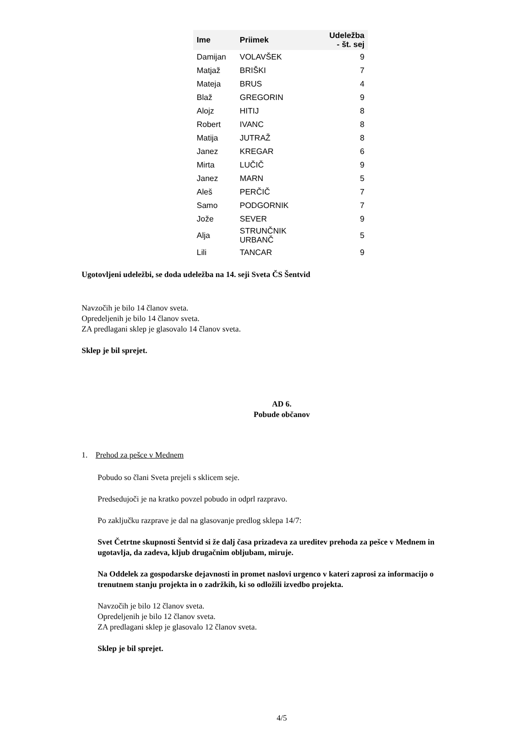| Ime | Priimek | Udeležba - št. sej |
| --- | --- | --- |
| Damijan | VOLAVŠEK | 9 |
| Matjaž | BRIŠKI | 7 |
| Mateja | BRUS | 4 |
| Blaž | GREGORIN | 9 |
| Alojz | HITIJ | 8 |
| Robert | IVANC | 8 |
| Matija | JUTRAŽ | 8 |
| Janez | KREGAR | 6 |
| Mirta | LUČIČ | 9 |
| Janez | MARN | 5 |
| Aleš | PERČIČ | 7 |
| Samo | PODGORNIK | 7 |
| Jože | SEVER | 9 |
| Alja | STRUNČNIK URBANČ | 5 |
| Lili | TANCAR | 9 |
Ugotovljeni udeležbi, se doda udeležba na 14. seji Sveta ČS Šentvid
Navzočih je bilo 14 članov sveta.
Opredeljenih je bilo 14 članov sveta.
ZA predlagani sklep je glasovalo 14 članov sveta.
Sklep je bil sprejet.
AD 6.
Pobude občanov
1. Prehod za pešce v Mednem
Pobudo so člani Sveta prejeli s sklicem seje.
Predsedujoči je na kratko povzel pobudo in odprl razpravo.
Po zaključku razprave je dal na glasovanje predlog sklepa 14/7:
Svet Četrtne skupnosti Šentvid si že dalj časa prizadeva za ureditev prehoda za pešce v Mednem in ugotavlja, da zadeva, kljub drugačnim obljubam, miruje.
Na Oddelek za gospodarske dejavnosti in promet naslovi urgenco v kateri zaprosi za informacijo o trenutnem stanju projekta in o zadržkih, ki so odložili izvedbo projekta.
Navzočih je bilo 12 članov sveta.
Opredeljenih je bilo 12 članov sveta.
ZA predlagani sklep je glasovalo 12 članov sveta.
Sklep je bil sprejet.
4/5